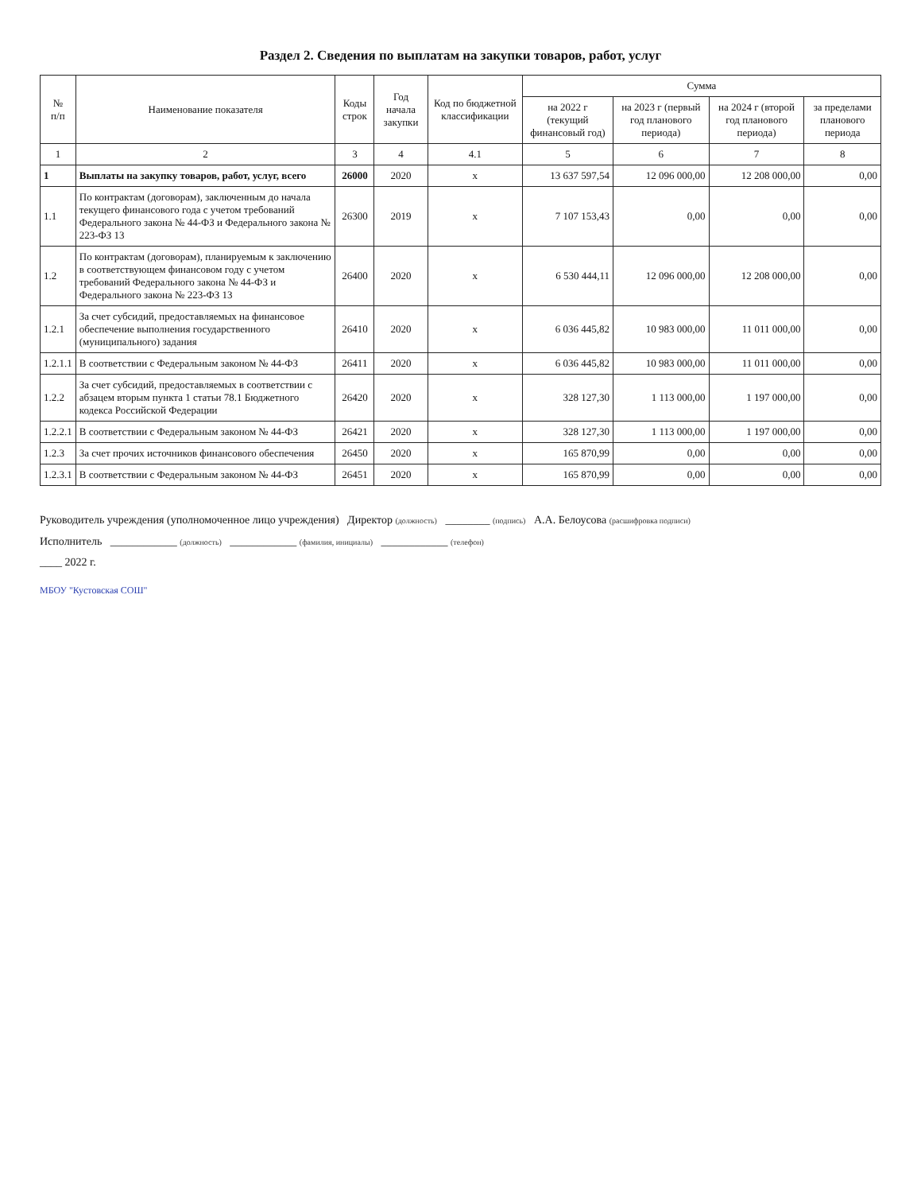Раздел 2. Сведения по выплатам на закупки товаров, работ, услуг
| № п/п | Наименование показателя | Коды строк | Год начала закупки | Код по бюджетной классификации | Сумма | | | |
| --- | --- | --- | --- | --- | --- | --- | --- | --- |
| | | | | | на 2022 г (текущий финансовый год) | на 2023 г (первый год планового периода) | на 2024 г (второй год планового периода) | за пределами планового периода |
| 1 | 2 | 3 | 4 | 4.1 | 5 | 6 | 7 | 8 |
| 1 | Выплаты на закупку товаров, работ, услуг, всего | 26000 | 2020 | x | 13 637 597,54 | 12 096 000,00 | 12 208 000,00 | 0,00 |
| 1.1 | По контрактам (договорам), заключенным до начала текущего финансового года с учетом требований Федерального закона № 44-ФЗ и Федерального закона № 223-ФЗ 13 | 26300 | 2019 | x | 7 107 153,43 | 0,00 | 0,00 | 0,00 |
| 1.2 | По контрактам (договорам), планируемым к заключению в соответствующем финансовом году с учетом требований Федерального закона № 44-ФЗ и Федерального закона № 223-ФЗ 13 | 26400 | 2020 | x | 6 530 444,11 | 12 096 000,00 | 12 208 000,00 | 0,00 |
| 1.2.1 | За счет субсидий, предоставляемых на финансовое обеспечение выполнения государственного (муниципального) задания | 26410 | 2020 | x | 6 036 445,82 | 10 983 000,00 | 11 011 000,00 | 0,00 |
| 1.2.1.1 | В соответствии с Федеральным законом № 44-ФЗ | 26411 | 2020 | x | 6 036 445,82 | 10 983 000,00 | 11 011 000,00 | 0,00 |
| 1.2.2 | За счет субсидий, предоставляемых в соответствии с абзацем вторым пункта 1 статьи 78.1 Бюджетного кодекса Российской Федерации | 26420 | 2020 | x | 328 127,30 | 1 113 000,00 | 1 197 000,00 | 0,00 |
| 1.2.2.1 | В соответствии с Федеральным законом № 44-ФЗ | 26421 | 2020 | x | 328 127,30 | 1 113 000,00 | 1 197 000,00 | 0,00 |
| 1.2.3 | За счет прочих источников финансового обеспечения | 26450 | 2020 | x | 165 870,99 | 0,00 | 0,00 | 0,00 |
| 1.2.3.1 | В соответствии с Федеральным законом № 44-ФЗ | 26451 | 2020 | x | 165 870,99 | 0,00 | 0,00 | 0,00 |
Руководитель учреждения (уполномоченное лицо учреждения) Директор (должность) ________ (подпись) А.А. Белоусова (расшифровка подписи)
Исполнитель ____________ (должность) ____________ (фамилия, инициалы) ____________ (телефон)
____ 2022 г.
МБОУ "Кустовская СОШ"